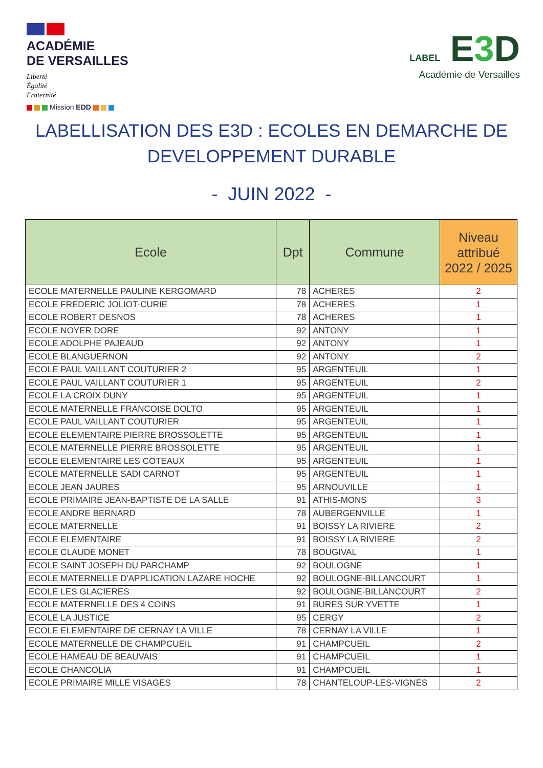ACADÉMIE
DE VERSAILLES
Liberté
Égalité
Fraternité
Mission EDD
LABEL E3 D
Académie de Versailles
LABELLISATION DES E3D : ECOLES EN DEMARCHE DE
DEVELOPPEMENT DURABLE
- JUIN 2022 -
| Ecole | Dpt | Commune | Niveau attribué 2022 / 2025 |
| --- | --- | --- | --- |
| ECOLE MATERNELLE PAULINE KERGOMARD | 78 | ACHERES | 2 |
| ECOLE FREDERIC JOLIOT-CURIE | 78 | ACHERES | 1 |
| ECOLE ROBERT DESNOS | 78 | ACHERES | 1 |
| ECOLE NOYER DORE | 92 | ANTONY | 1 |
| ECOLE ADOLPHE PAJEAUD | 92 | ANTONY | 1 |
| ECOLE BLANGUERNON | 92 | ANTONY | 2 |
| ECOLE PAUL VAILLANT COUTURIER 2 | 95 | ARGENTEUIL | 1 |
| ECOLE PAUL VAILLANT COUTURIER 1 | 95 | ARGENTEUIL | 2 |
| ECOLE LA CROIX DUNY | 95 | ARGENTEUIL | 1 |
| ECOLE MATERNELLE FRANCOISE DOLTO | 95 | ARGENTEUIL | 1 |
| ECOLE PAUL VAILLANT COUTURIER | 95 | ARGENTEUIL | 1 |
| ECOLE ELEMENTAIRE PIERRE BROSSOLETTE | 95 | ARGENTEUIL | 1 |
| ECOLE MATERNELLE PIERRE BROSSOLETTE | 95 | ARGENTEUIL | 1 |
| ECOLE ELEMENTAIRE LES COTEAUX | 95 | ARGENTEUIL | 1 |
| ECOLE MATERNELLE SADI CARNOT | 95 | ARGENTEUIL | 1 |
| ECOLE JEAN JAURES | 95 | ARNOUVILLE | 1 |
| ECOLE PRIMAIRE JEAN-BAPTISTE DE LA SALLE | 91 | ATHIS-MONS | 3 |
| ECOLE ANDRE BERNARD | 78 | AUBERGENVILLE | 1 |
| ECOLE MATERNELLE | 91 | BOISSY LA RIVIERE | 2 |
| ECOLE ELEMENTAIRE | 91 | BOISSY LA RIVIERE | 2 |
| ECOLE CLAUDE MONET | 78 | BOUGIVAL | 1 |
| ECOLE SAINT JOSEPH DU PARCHAMP | 92 | BOULOGNE | 1 |
| ECOLE MATERNELLE D'APPLICATION LAZARE HOCHE | 92 | BOULOGNE-BILLANCOURT | 1 |
| ECOLE LES GLACIERES | 92 | BOULOGNE-BILLANCOURT | 2 |
| ECOLE MATERNELLE DES 4 COINS | 91 | BURES SUR YVETTE | 1 |
| ECOLE LA JUSTICE | 95 | CERGY | 2 |
| ECOLE ELEMENTAIRE DE CERNAY LA VILLE | 78 | CERNAY LA VILLE | 1 |
| ECOLE MATERNELLE DE CHAMPCUEIL | 91 | CHAMPCUEIL | 2 |
| ECOLE HAMEAU DE BEAUVAIS | 91 | CHAMPCUEIL | 1 |
| ECOLE CHANCOLIA | 91 | CHAMPCUEIL | 1 |
| ECOLE PRIMAIRE MILLE VISAGES | 78 | CHANTELOUP-LES-VIGNES | 2 |